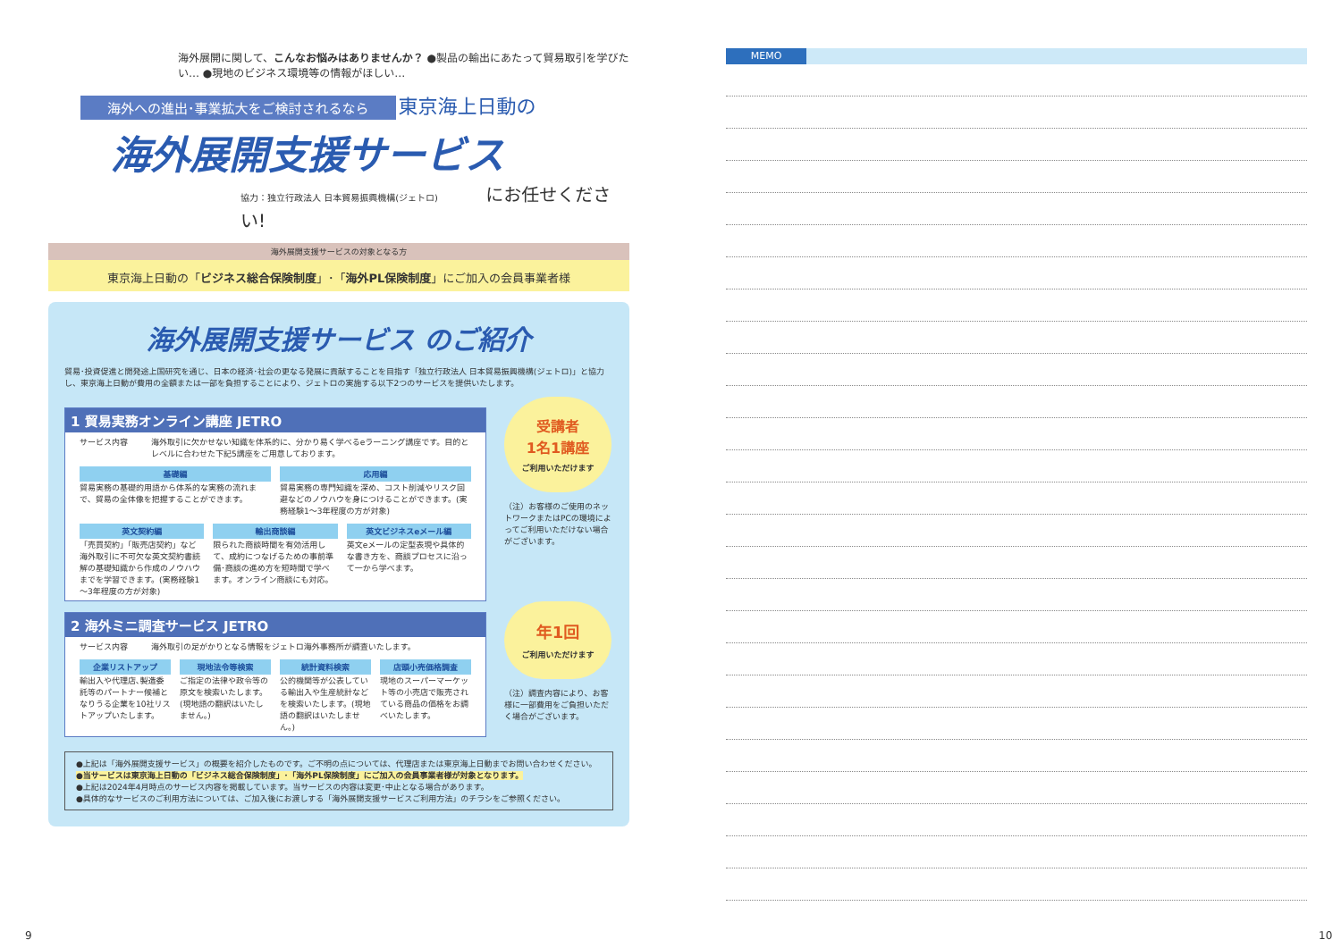海外展開に関して、こんなお悩みはありませんか？ ●製品の輸出にあたって貿易取引を学びたい… ●現地のビジネス環境等の情報がほしい…
海外への進出･事業拡大をご検討されるなら 東京海上日動の
海外展開支援サービス
協力：独立行政法人 日本貿易振興機構(ジェトロ) にお任せください!
海外展開支援サービスの対象となる方
東京海上日動の「ビジネス総合保険制度」･「海外PL保険制度」にご加入の会員事業者様
海外展開支援サービス のご紹介
貿易･投資促進と開発途上国研究を通じ、日本の経済･社会の更なる発展に貢献することを目指す「独立行政法人 日本貿易振興機構(ジェトロ)」と協力し、東京海上日動が費用の全額または一部を負担することにより、ジェトロの実施する以下2つのサービスを提供いたします。
1 貿易実務オンライン講座 JETRO
サービス内容 海外取引に欠かせない知識を体系的に、分かり易く学べるeラーニング講座です。目的とレベルに合わせた下記5講座をご用意しております。
基礎編
貿易実務の基礎的用語から体系的な実務の流れまで、貿易の全体像を把握することができます。
応用編
貿易実務の専門知識を深め、コスト削減やリスク回避などのノウハウを身につけることができます。(実務経験1～3年程度の方が対象)
英文契約編
「売買契約」「販売店契約」など海外取引に不可欠な英文契約書読解の基礎知識から作成のノウハウまでを学習できます。(実務経験1～3年程度の方が対象)
輸出商談編
限られた商談時間を有効活用して、成約につなげるための事前準備･商談の進め方を短時間で学べます。オンライン商談にも対応。
英文ビジネスeメール編
英文eメールの定型表現や具体的な書き方を、商談プロセスに沿って一から学べます。
受講者
1名1講座
ご利用いただけます
（注）お客様のご使用のネットワークまたはPCの環境によってご利用いただけない場合がございます。
2 海外ミニ調査サービス JETRO
サービス内容 海外取引の足がかりとなる情報をジェトロ海外事務所が調査いたします。
企業リストアップ
輸出入や代理店､製造委託等のパートナー候補となりうる企業を10社リストアップいたします。
現地法令等検索
ご指定の法律や政令等の原文を検索いたします。(現地語の翻訳はいたしません。)
統計資料検索
公的機関等が公表している輸出入や生産統計などを検索いたします。(現地語の翻訳はいたしません。)
店頭小売価格調査
現地のスーパーマーケット等の小売店で販売されている商品の価格をお調べいたします。
年1回
ご利用いただけます
（注）調査内容により、お客様に一部費用をご負担いただく場合がございます。
●上記は「海外展開支援サービス」の概要を紹介したものです。ご不明の点については、代理店または東京海上日動までお問い合わせください。
●当サービスは東京海上日動の「ビジネス総合保険制度」･「海外PL保険制度」にご加入の会員事業者様が対象となります。
●上記は2024年4月時点のサービス内容を掲載しています。当サービスの内容は変更･中止となる場合があります。
●具体的なサービスのご利用方法については、ご加入後にお渡しする「海外展開支援サービスご利用方法」のチラシをご参照ください。
MEMO
9 10